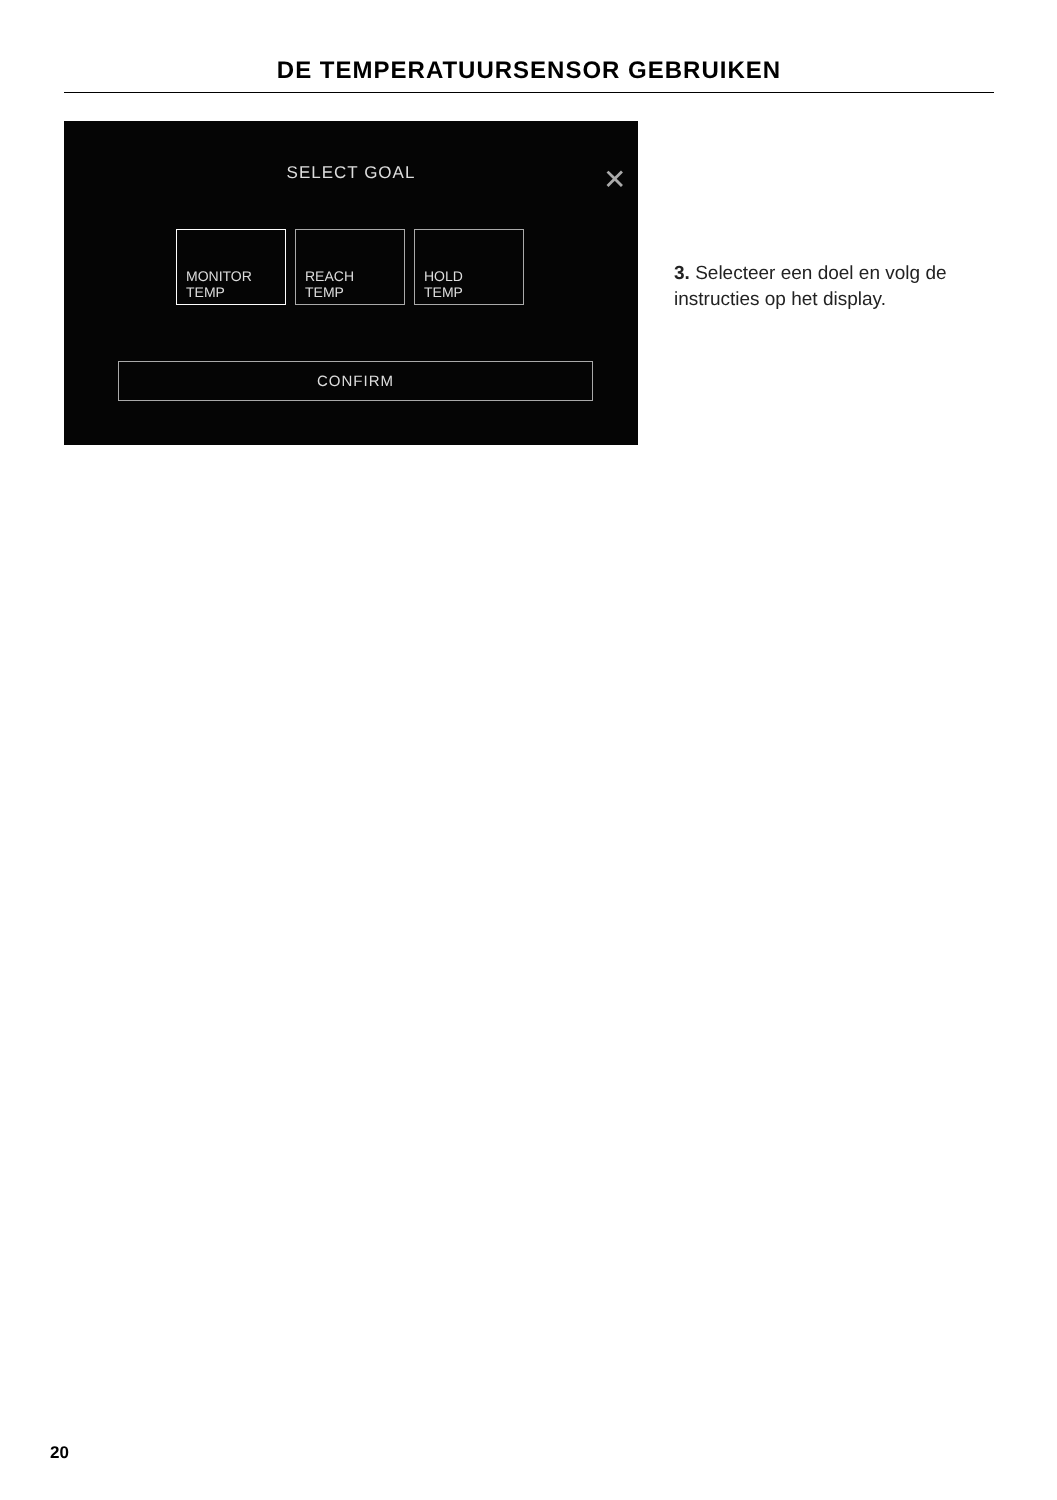DE TEMPERATUURSENSOR GEBRUIKEN
SELECT GOAL
✕
MONITOR
TEMP
REACH
TEMP
HOLD
TEMP
CONFIRM
3. Selecteer een doel en volg de instructies op het display.
20